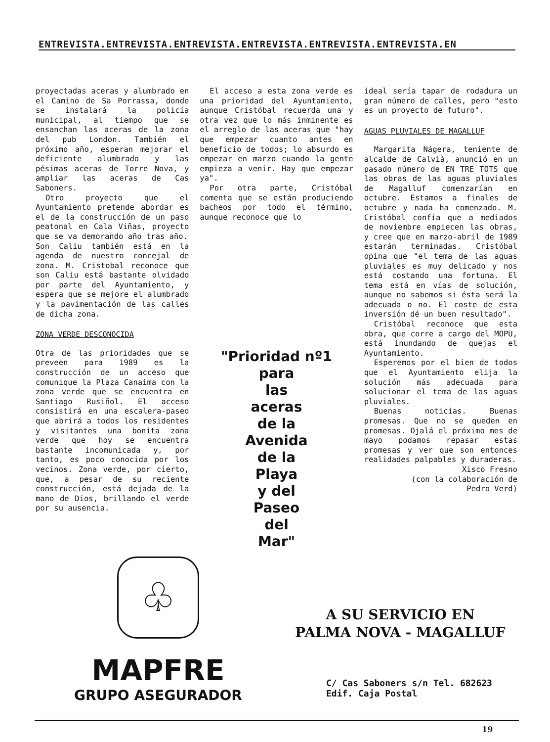ENTREVISTA.ENTREVISTA.ENTREVISTA.ENTREVISTA.ENTREVISTA.ENTREVISTA.EN
proyectadas aceras y alumbrado en el Camino de Sa Porrassa, donde se instalará la policía municipal, al tiempo que se ensanchan las aceras de la zona del pub London. También el próximo año, esperan mejorar el deficiente alumbrado y las pésimas aceras de Torre Nova, y ampliar las aceras de Cas Saboners.
Otro proyecto que el Ayuntamiento pretende abordar es el de la construcción de un paso peatonal en Cala Viñas, proyecto que se va demorando año tras año.
Son Caliu también está en la agenda de nuestro concejal de zona. M. Cristobal reconoce que son Caliu está bastante olvidado por parte del Ayuntamiento, y espera que se mejore el alumbrado y la pavimentación de las calles de dicha zona.
ZONA VERDE DESCONOCIDA
Otra de las prioridades que se preveen para 1989 es la construcción de un acceso que comunique la Plaza Canaima con la zona verde que se encuentra en Santiago Rusiñol. El acceso consistirá en una escalera-paseo que abrirá a todos los residentes y visitantes una bonita zona verde que hoy se encuentra bastante incomunicada y, por tanto, es poco conocida por los vecinos. Zona verde, por cierto, que, a pesar de su reciente construcción, está dejada de la mano de Dios, brillando el verde por su ausencia.
El acceso a esta zona verde es una prioridad del Ayuntamiento, aunque Cristóbal recuerda una y otra vez que lo más inminente es el arreglo de las aceras que "hay que empezar cuanto antes en beneficio de todos; lo absurdo es empezar en marzo cuando la gente empieza a venir. Hay que empezar ya".
Por otra parte, Cristóbal comenta que se están produciendo bacheos por todo el término, aunque reconoce que lo
"Prioridad nº1
para
las
aceras
de la
Avenida
de la
Playa
y del
Paseo
del
Mar"
ideal sería tapar de rodadura un gran número de calles, pero "esto es un proyecto de futuro".
AGUAS PLUVIALES DE MAGALLUF
Margarita Nágera, teniente de alcalde de Calvià, anunció en un pasado número de EN TRE TOTS que las obras de las aguas pluviales de Magalluf comenzarían en octubre. Estamos a finales de octubre y nada ha comenzado. M. Cristóbal confía que a mediados de noviembre empiecen las obras, y cree que en marzo-abril de 1989 estarán terminadas. Cristóbal opina que "el tema de las aguas pluviales es muy delicado y nos está costando una fortuna. El tema está en vías de solución, aunque no sabemos si ésta será la adecuada o no. El coste de esta inversión dé un buen resultado".
Cristóbal reconoce que esta obra, que corre a cargo del MOPU, está inundando de quejas el Ayuntamiento.
Esperemos por el bien de todos que el Ayuntamiento elija la solución más adecuada para solucionar el tema de las aguas pluviales.
Buenas noticias. Buenas promesas. Que no se queden en promesas. Ojalá el próximo mes de mayo podamos repasar estas promesas y ver que son entonces realidades palpables y duraderas.
Xisco Fresno
(con la colaboración de
Pedro Verd)
♧
MAPFRE
GRUPO ASEGURADOR
A SU SERVICIO EN
PALMA NOVA - MAGALLUF
C/ Cas Saboners s/n Tel. 682623
Edif. Caja Postal
19